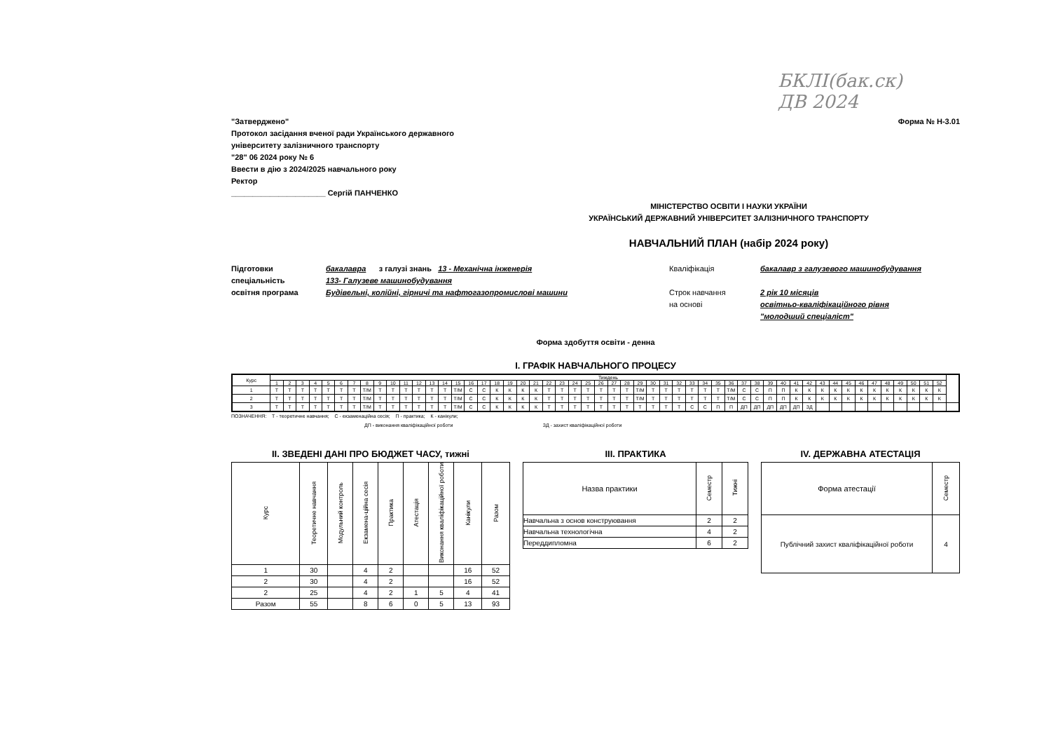БКЛІ(бак.ск)
ДВ 2024
"Затверджено"
Протокол засідання вченої ради Українського державного
університету залізничного транспорту
"28" 06 2024 року № 6
Ввести в дію з 2024/2025 навчального року
Ректор
______________________ Сергій ПАНЧЕНКО
Форма № Н-3.01
МІНІСТЕРСТВО ОСВІТИ І НАУКИ УКРАЇНИ
УКРАЇНСЬКИЙ ДЕРЖАВНИЙ УНІВЕРСИТЕТ ЗАЛІЗНИЧНОГО ТРАНСПОРТУ
НАВЧАЛЬНИЙ ПЛАН (набір 2024 року)
Підготовки
бакалавра з галузі знань 13 - Механічна інженерія
Кваліфікація
бакалавр з галузевого машинобудування
спеціальність
133- Галузеве машинобудування
освітня програма
Будівельні, колійні, гірничі та нафтогазопромислові машини
Строк навчання
на основі
2 рік 10 місяців
освітньо-кваліфікаційного рівня
"молодший спеціаліст"
Форма здобуття освіти - денна
I. ГРАФІК НАВЧАЛЬНОГО ПРОЦЕСУ
| Курс | Тиждень | | | | | | | | | | | | | | | | | | | | | | | | | | | | | | | | | | | | | | | | | | | | | | | | | | | | |
| --- | --- | --- | --- | --- | --- | --- | --- | --- | --- | --- | --- | --- | --- | --- | --- | --- | --- | --- | --- | --- | --- | --- | --- | --- | --- | --- | --- | --- | --- | --- | --- | --- | --- | --- | --- | --- | --- | --- | --- | --- | --- | --- | --- | --- | --- | --- | --- | --- | --- | --- | --- | --- | --- |
| | 1 | 2 | 3 | 4 | 5 | 6 | 7 | 8 | 9 | 10 | 11 | 12 | 13 | 14 | 15 | 16 | 17 | 18 | 19 | 20 | 21 | 22 | 23 | 24 | 25 | 26 | 27 | 28 | 29 | 30 | 31 | 32 | 33 | 34 | 35 | 36 | 37 | 38 | 39 | 40 | 41 | 42 | 43 | 44 | 45 | 46 | 47 | 48 | 49 | 50 | 51 | 52 | |
| 1 | Т | Т | Т | Т | Т | Т | Т | Т/М | Т | Т | Т | Т | Т | Т | Т/М | С | С | К | К | К | К | Т | Т | Т | Т | Т | Т | Т | Т/М | Т | Т | Т | Т | Т | Т | Т/М | С | С | П | П | К | К | К | К | К | К | К | К | К | К | К | К | |
| 2 | Т | Т | Т | Т | Т | Т | Т | Т/М | Т | Т | Т | Т | Т | Т | Т/М | С | С | К | К | К | К | Т | Т | Т | Т | Т | Т | Т | Т/М | Т | Т | Т | Т | Т | Т | Т/М | С | С | П | П | К | К | К | К | К | К | К | К | К | К | К | К | |
| 3 | Т | Т | Т | Т | Т | Т | Т | Т/М | Т | Т | Т | Т | Т | Т | Т/М | С | С | К | К | К | К | Т | Т | Т | Т | Т | Т | Т | Т | Т | Т | Т | С | С | П | П | ДП | ДП | ДП | ДП | ДП | ЗД | | | | | | | | | | | |
ПОЗНАЧЕННЯ: Т - теоретичне навчання; С - екзаменаційна сесія; П - практика; К - канікули;
ДП - виконання кваліфікаційної роботи ЗД - захист кваліфікаційної роботи
II. ЗВЕДЕНІ ДАНІ ПРО БЮДЖЕТ ЧАСУ, тижні
| Курс | Теоретичне навчання | Модульний контроль | Екзамена-ційна сесія | Практика | Атестація | Виконання кваліфікаційної роботи | Канікули | Разом |
| --- | --- | --- | --- | --- | --- | --- | --- | --- |
| 1 | 30 | | 4 | 2 | | | 16 | 52 |
| 2 | 30 | | 4 | 2 | | | 16 | 52 |
| 2 | 25 | | 4 | 2 | 1 | 5 | 4 | 41 |
| Разом | 55 | | 8 | 6 | 0 | 5 | 13 | 93 |
III. ПРАКТИКА
| Назва практики | Семестр | Тижні |
| --- | --- | --- |
| Навчальна з основ конструювання | 2 | 2 |
| Навчальна технологічна | 4 | 2 |
| Переддипломна | 6 | 2 |
IV. ДЕРЖАВНА АТЕСТАЦІЯ
| Форма атестації | Семестр |
| --- | --- |
| Публічний захист кваліфікаційної роботи | 4 |